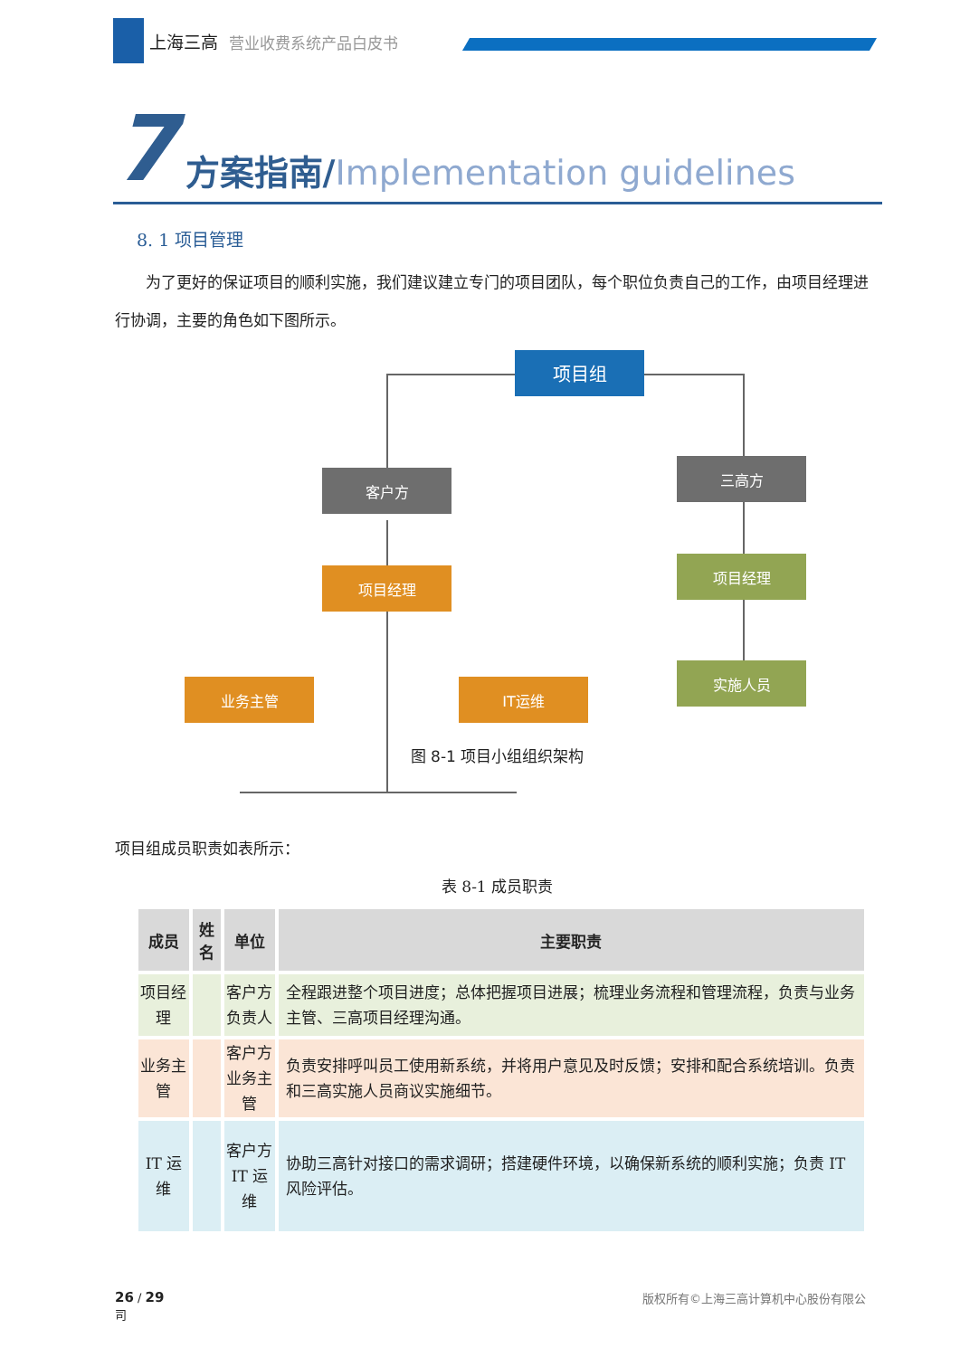上海三高 营业收费系统产品白皮书
7 方案指南/Implementation guidelines
8. 1 项目管理
  为了更好的保证项目的顺利实施，我们建议建立专门的项目团队，每个职位负责自己的工作，由项目经理进行协调，主要的角色如下图所示。
项目组
客户方
三高方
项目经理
项目经理
实施人员
业务主管 IT运维
图 8-1 项目小组组织架构
项目组成员职责如表所示：
表 8-1 成员职责
| 成员 | 姓名 | 单位 | 主要职责 |
| --- | --- | --- | --- |
| 项目经理 | | 客户方 负责人 | 全程跟进整个项目进度；总体把握项目进展；梳理业务流程和管理流程，负责与业务主管、三高项目经理沟通。 |
| 业务主管 | | 客户方 业务主管 | 负责安排呼叫员工使用新系统，并将用户意见及时反馈；安排和配合系统培训。负责和三高实施人员商议实施细节。 |
| IT 运维 | | 客户方 IT 运维 | 协助三高针对接口的需求调研；搭建硬件环境，以确保新系统的顺利实施；负责 IT 风险评估。 |
版权所有©上海三高计算机中心股份有限公 26 / 29
司